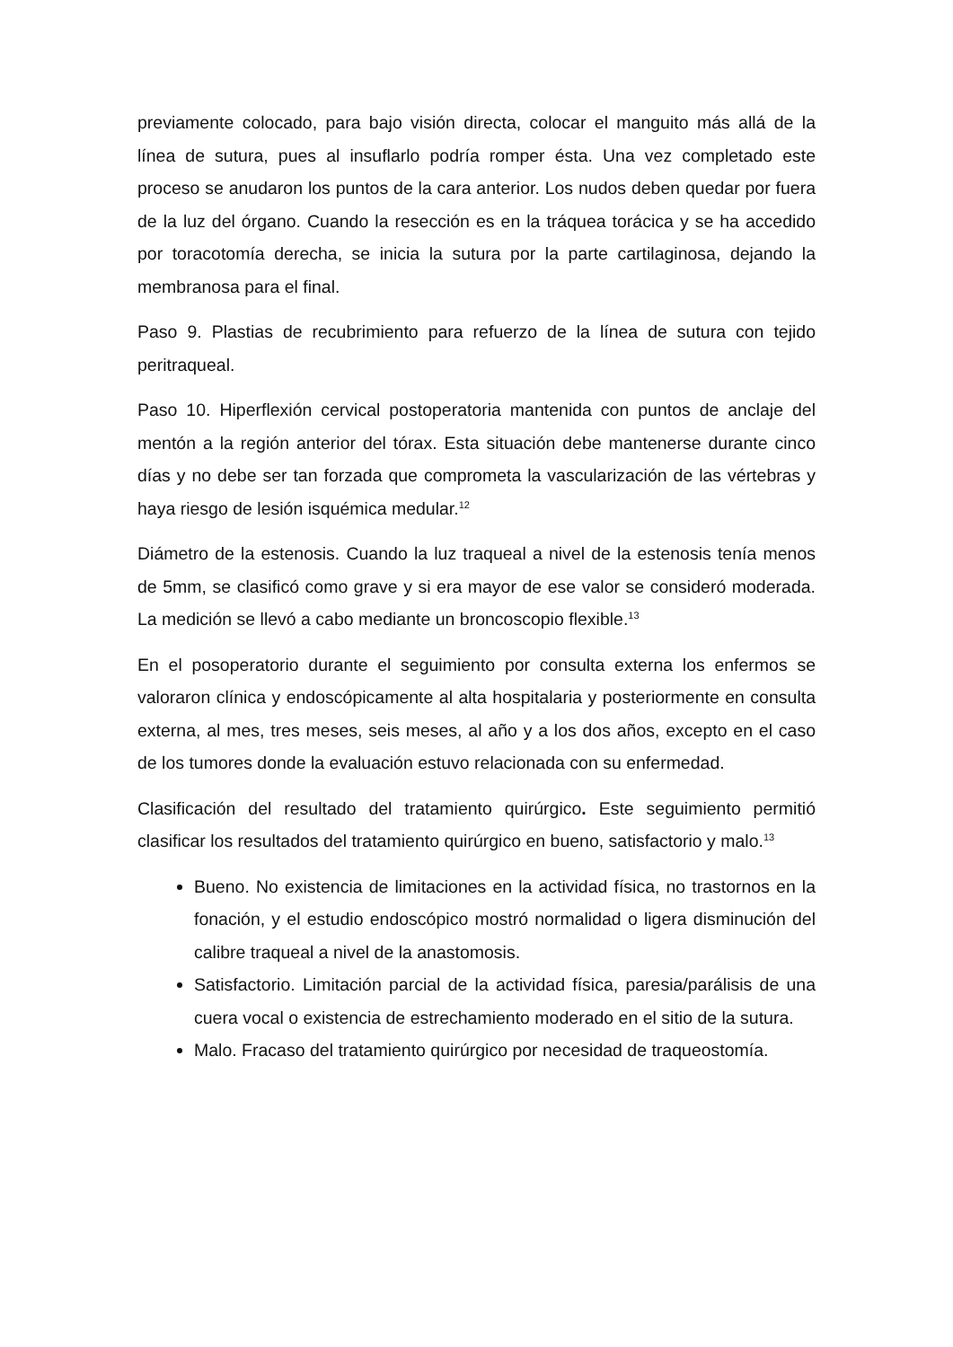previamente colocado, para bajo visión directa, colocar el manguito más allá de la línea de sutura, pues al insuflarlo podría romper ésta. Una vez completado este proceso se anudaron los puntos de la cara anterior. Los nudos deben quedar por fuera de la luz del órgano. Cuando la resección es en la tráquea torácica y se ha accedido por toracotomía derecha, se inicia la sutura por la parte cartilaginosa, dejando la membranosa para el final.
Paso 9. Plastias de recubrimiento para refuerzo de la línea de sutura con tejido peritraqueal.
Paso 10. Hiperflexión cervical postoperatoria mantenida con puntos de anclaje del mentón a la región anterior del tórax. Esta situación debe mantenerse durante cinco días y no debe ser tan forzada que comprometa la vascularización de las vértebras y haya riesgo de lesión isquémica medular.<sup>12</sup>
Diámetro de la estenosis. Cuando la luz traqueal a nivel de la estenosis tenía menos de 5mm, se clasificó como grave y si era mayor de ese valor se consideró moderada. La medición se llevó a cabo mediante un broncoscopio flexible.<sup>13</sup>
En el posoperatorio durante el seguimiento por consulta externa los enfermos se valoraron clínica y endoscópicamente al alta hospitalaria y posteriormente en consulta externa, al mes, tres meses, seis meses, al año y a los dos años, excepto en el caso de los tumores donde la evaluación estuvo relacionada con su enfermedad.
Clasificación del resultado del tratamiento quirúrgico. Este seguimiento permitió clasificar los resultados del tratamiento quirúrgico en bueno, satisfactorio y malo.<sup>13</sup>
Bueno. No existencia de limitaciones en la actividad física, no trastornos en la fonación, y el estudio endoscópico mostró normalidad o ligera disminución del calibre traqueal a nivel de la anastomosis.
Satisfactorio. Limitación parcial de la actividad física, paresia/parálisis de una cuera vocal o existencia de estrechamiento moderado en el sitio de la sutura.
Malo. Fracaso del tratamiento quirúrgico por necesidad de traqueostomía.